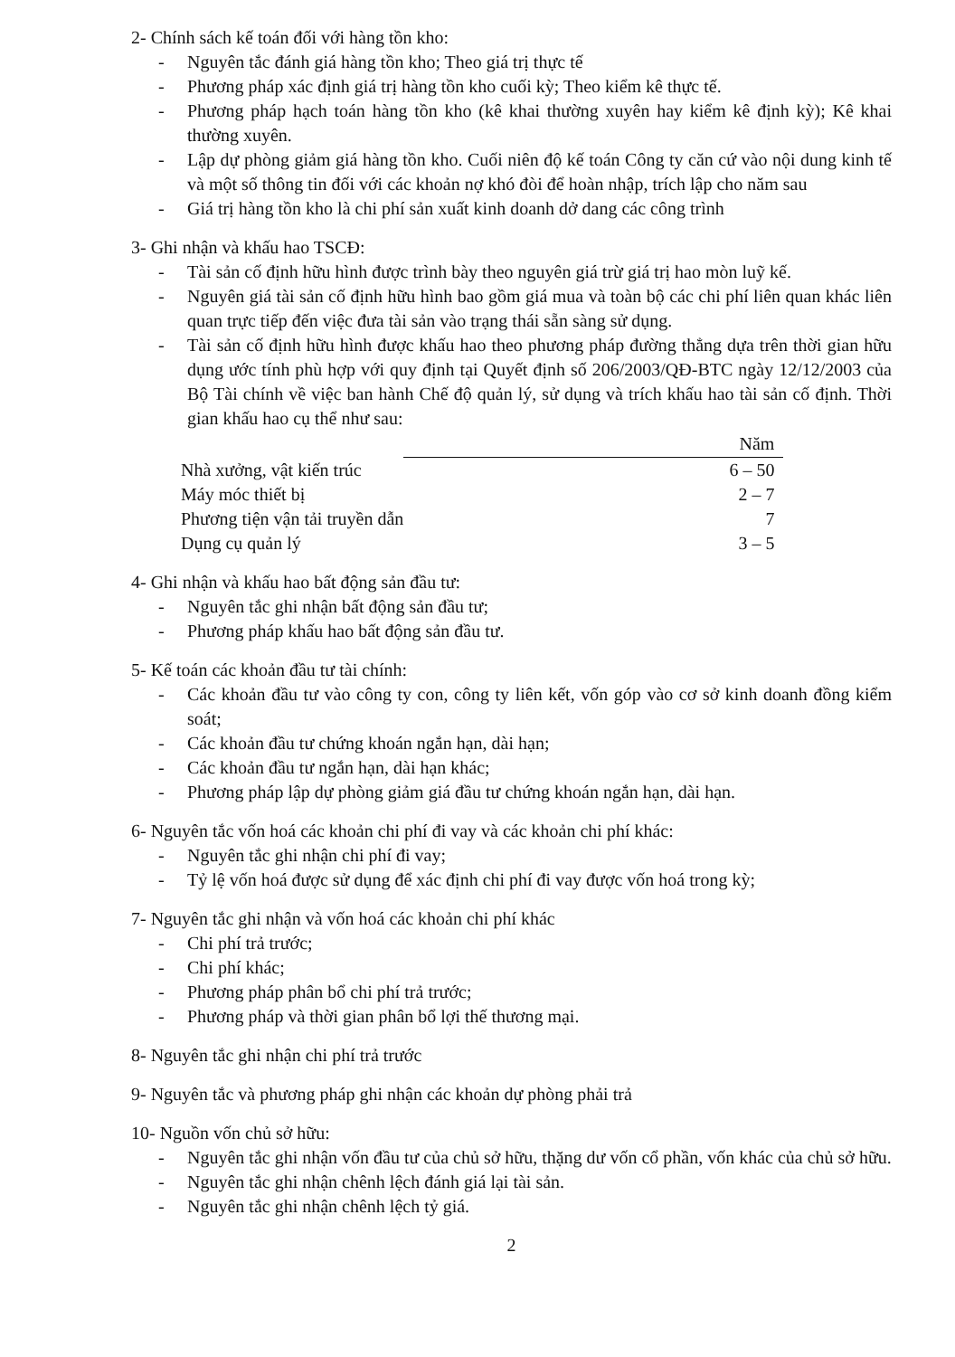2- Chính sách kế toán đối với hàng tồn kho:
- Nguyên tắc đánh giá hàng tồn kho; Theo giá trị thực tế
- Phương pháp xác định giá trị hàng tồn kho cuối kỳ; Theo kiểm kê thực tế.
- Phương pháp hạch toán hàng tồn kho (kê khai thường xuyên hay kiểm kê định kỳ); Kê khai thường xuyên.
- Lập dự phòng giảm giá hàng tồn kho. Cuối niên độ kế toán Công ty căn cứ vào nội dung kinh tế và một số thông tin đối với các khoản nợ khó đòi để hoàn nhập, trích lập cho năm sau
- Giá trị hàng tồn kho là chi phí sản xuất kinh doanh dở dang các công trình
3- Ghi nhận và khấu hao TSCĐ:
- Tài sản cố định hữu hình được trình bày theo nguyên giá trừ giá trị hao mòn luỹ kế.
- Nguyên giá tài sản cố định hữu hình bao gồm giá mua và toàn bộ các chi phí liên quan khác liên quan trực tiếp đến việc đưa tài sản vào trạng thái sẵn sàng sử dụng.
- Tài sản cố định hữu hình được khấu hao theo phương pháp đường thẳng dựa trên thời gian hữu dụng ước tính phù hợp với quy định tại Quyết định số 206/2003/QĐ-BTC ngày 12/12/2003 của Bộ Tài chính về việc ban hành Chế độ quản lý, sử dụng và trích khấu hao tài sản cố định. Thời gian khấu hao cụ thể như sau:
| | Năm |
| --- | --- |
| Nhà xưởng, vật kiến trúc | 6 – 50 |
| Máy móc thiết bị | 2 – 7 |
| Phương tiện vận tải truyền dẫn | 7 |
| Dụng cụ quản lý | 3 – 5 |
4- Ghi nhận và khấu hao bất động sản đầu tư:
- Nguyên tắc ghi nhận bất động sản đầu tư;
- Phương pháp khấu hao bất động sản đầu tư.
5- Kế toán các khoản đầu tư tài chính:
- Các khoản đầu tư vào công ty con, công ty liên kết, vốn góp vào cơ sở kinh doanh đồng kiểm soát;
- Các khoản đầu tư chứng khoán ngắn hạn, dài hạn;
- Các khoản đầu tư ngắn hạn, dài hạn khác;
- Phương pháp lập dự phòng giảm giá đầu tư chứng khoán ngắn hạn, dài hạn.
6- Nguyên tắc vốn hoá các khoản chi phí đi vay và các khoản chi phí khác:
- Nguyên tắc ghi nhận chi phí đi vay;
- Tỷ lệ vốn hoá được sử dụng để xác định chi phí đi vay được vốn hoá trong kỳ;
7- Nguyên tắc ghi nhận và vốn hoá các khoản chi phí khác
- Chi phí trả trước;
- Chi phí khác;
- Phương pháp phân bổ chi phí trả trước;
- Phương pháp và thời gian phân bổ lợi thế thương mại.
8- Nguyên tắc ghi nhận chi phí trả trước
9- Nguyên tắc và phương pháp ghi nhận các khoản dự phòng phải trả
10- Nguồn vốn chủ sở hữu:
- Nguyên tắc ghi nhận vốn đầu tư của chủ sở hữu, thặng dư vốn cổ phần, vốn khác của chủ sở hữu.
- Nguyên tắc ghi nhận chênh lệch đánh giá lại tài sản.
- Nguyên tắc ghi nhận chênh lệch tỷ giá.
2